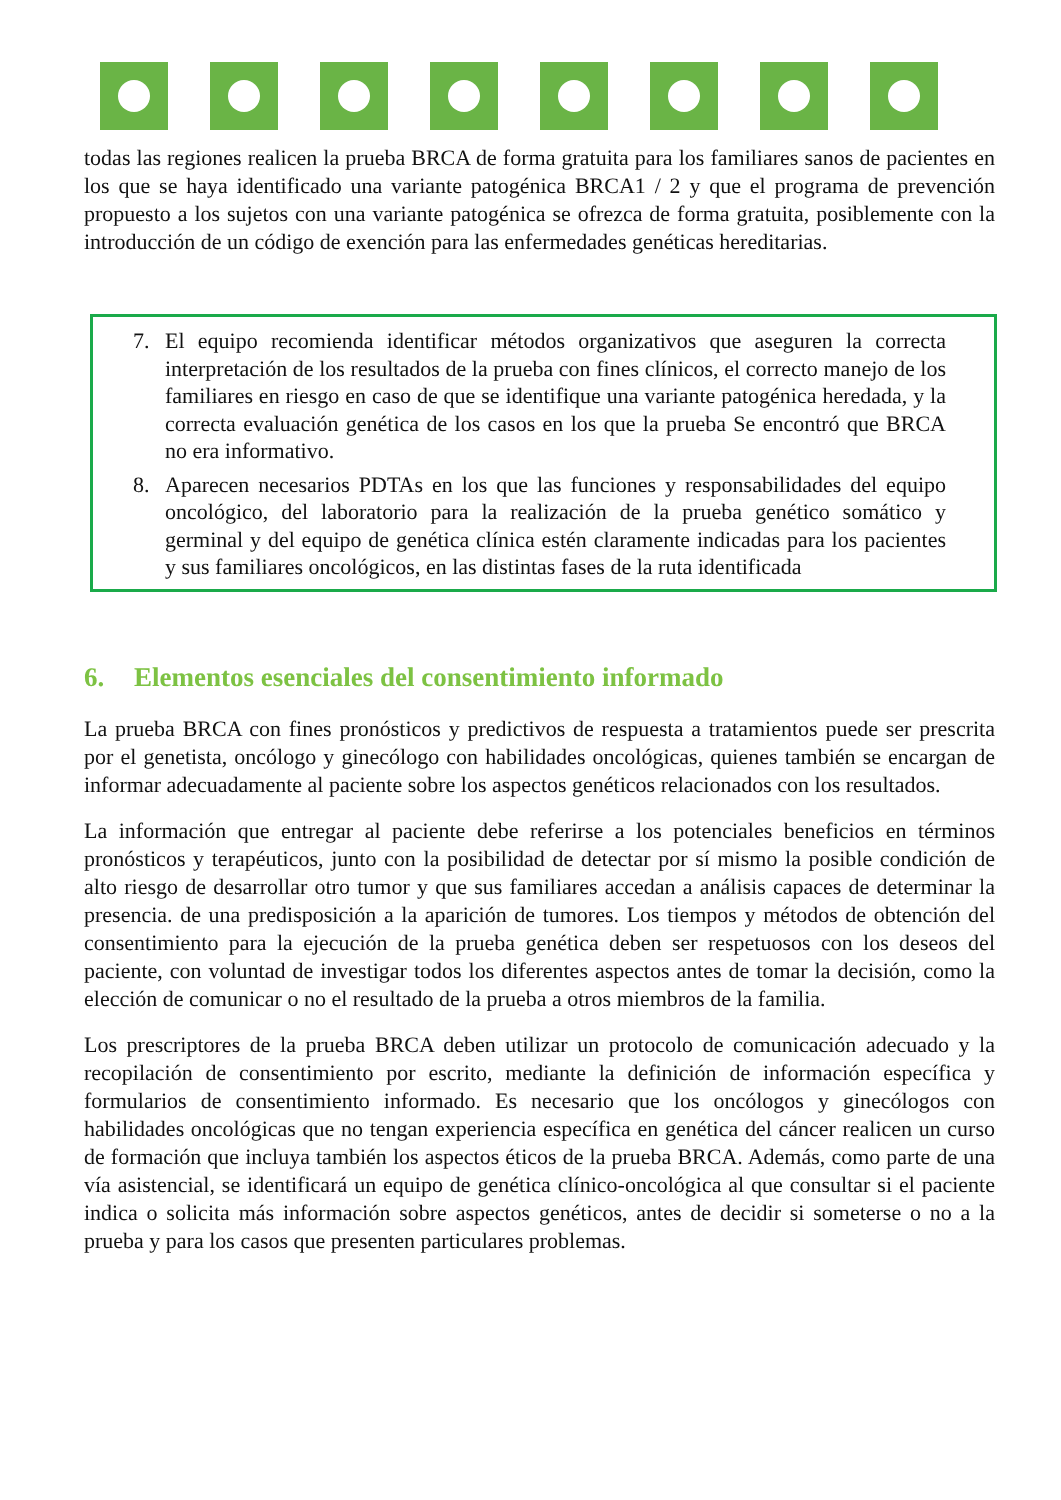todas las regiones realicen la prueba BRCA de forma gratuita para los familiares sanos de pacientes en los que se haya identificado una variante patogénica BRCA1 / 2 y que el programa de prevención propuesto a los sujetos con una variante patogénica se ofrezca de forma gratuita, posiblemente con la introducción de un código de exención para las enfermedades genéticas hereditarias.
7. El equipo recomienda identificar métodos organizativos que aseguren la correcta interpretación de los resultados de la prueba con fines clínicos, el correcto manejo de los familiares en riesgo en caso de que se identifique una variante patogénica heredada, y la correcta evaluación genética de los casos en los que la prueba Se encontró que BRCA no era informativo.
8. Aparecen necesarios PDTAs en los que las funciones y responsabilidades del equipo oncológico, del laboratorio para la realización de la prueba genético somático y germinal y del equipo de genética clínica estén claramente indicadas para los pacientes y sus familiares oncológicos, en las distintas fases de la ruta identificada
6. Elementos esenciales del consentimiento informado
La prueba BRCA con fines pronósticos y predictivos de respuesta a tratamientos puede ser prescrita por el genetista, oncólogo y ginecólogo con habilidades oncológicas, quienes también se encargan de informar adecuadamente al paciente sobre los aspectos genéticos relacionados con los resultados.
La información que entregar al paciente debe referirse a los potenciales beneficios en términos pronósticos y terapéuticos, junto con la posibilidad de detectar por sí mismo la posible condición de alto riesgo de desarrollar otro tumor y que sus familiares accedan a análisis capaces de determinar la presencia. de una predisposición a la aparición de tumores. Los tiempos y métodos de obtención del consentimiento para la ejecución de la prueba genética deben ser respetuosos con los deseos del paciente, con voluntad de investigar todos los diferentes aspectos antes de tomar la decisión, como la elección de comunicar o no el resultado de la prueba a otros miembros de la familia.
Los prescriptores de la prueba BRCA deben utilizar un protocolo de comunicación adecuado y la recopilación de consentimiento por escrito, mediante la definición de información específica y formularios de consentimiento informado. Es necesario que los oncólogos y ginecólogos con habilidades oncológicas que no tengan experiencia específica en genética del cáncer realicen un curso de formación que incluya también los aspectos éticos de la prueba BRCA. Además, como parte de una vía asistencial, se identificará un equipo de genética clínico-oncológica al que consultar si el paciente indica o solicita más información sobre aspectos genéticos, antes de decidir si someterse o no a la prueba y para los casos que presenten particulares problemas.